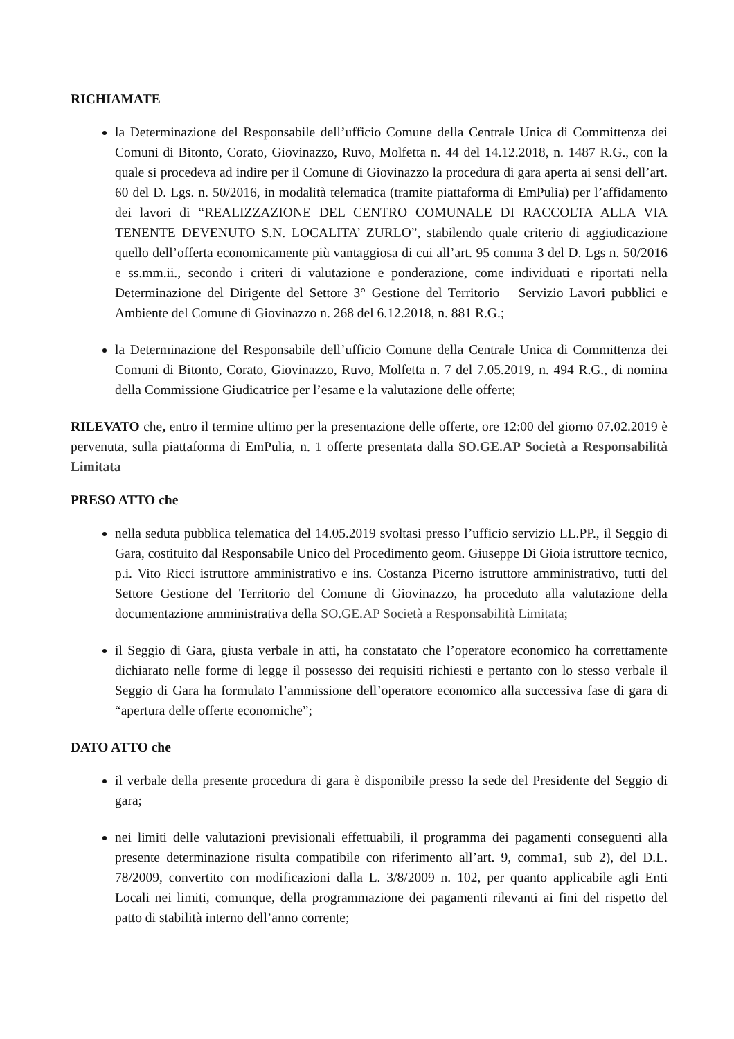RICHIAMATE
la Determinazione del Responsabile dell’ufficio Comune della Centrale Unica di Committenza dei Comuni di Bitonto, Corato, Giovinazzo, Ruvo, Molfetta n. 44 del 14.12.2018, n. 1487 R.G., con la quale si procedeva ad indire per il Comune di Giovinazzo la procedura di gara aperta ai sensi dell’art. 60 del D. Lgs. n. 50/2016, in modalità telematica (tramite piattaforma di EmPulia) per l’affidamento dei lavori di “REALIZZAZIONE DEL CENTRO COMUNALE DI RACCOLTA ALLA VIA TENENTE DEVENUTO S.N. LOCALITA’ ZURLO”, stabilendo quale criterio di aggiudicazione quello dell’offerta economicamente più vantaggiosa di cui all’art. 95 comma 3 del D. Lgs n. 50/2016 e ss.mm.ii., secondo i criteri di valutazione e ponderazione, come individuati e riportati nella Determinazione del Dirigente del Settore 3° Gestione del Territorio – Servizio Lavori pubblici e Ambiente del Comune di Giovinazzo n. 268 del 6.12.2018, n. 881 R.G.;
la Determinazione del Responsabile dell’ufficio Comune della Centrale Unica di Committenza dei Comuni di Bitonto, Corato, Giovinazzo, Ruvo, Molfetta n. 7 del 7.05.2019, n. 494 R.G., di nomina della Commissione Giudicatrice per l’esame e la valutazione delle offerte;
RILEVATO che, entro il termine ultimo per la presentazione delle offerte, ore 12:00 del giorno 07.02.2019 è pervenuta, sulla piattaforma di EmPulia, n. 1 offerte presentata dalla SO.GE.AP Società a Responsabilità Limitata
PRESO ATTO che
nella seduta pubblica telematica del 14.05.2019 svoltasi presso l’ufficio servizio LL.PP., il Seggio di Gara, costituito dal Responsabile Unico del Procedimento geom. Giuseppe Di Gioia istruttore tecnico, p.i. Vito Ricci istruttore amministrativo e ins. Costanza Picerno istruttore amministrativo, tutti del Settore Gestione del Territorio del Comune di Giovinazzo, ha proceduto alla valutazione della documentazione amministrativa della SO.GE.AP Società a Responsabilità Limitata;
il Seggio di Gara, giusta verbale in atti, ha constatato che l’operatore economico ha correttamente dichiarato nelle forme di legge il possesso dei requisiti richiesti e pertanto con lo stesso verbale il Seggio di Gara ha formulato l’ammissione dell’operatore economico alla successiva fase di gara di “apertura delle offerte economiche”;
DATO ATTO che
il verbale della presente procedura di gara è disponibile presso la sede del Presidente del Seggio di gara;
nei limiti delle valutazioni previsionali effettuabili, il programma dei pagamenti conseguenti alla presente determinazione risulta compatibile con riferimento all’art. 9, comma1, sub 2), del D.L. 78/2009, convertito con modificazioni dalla L. 3/8/2009 n. 102, per quanto applicabile agli Enti Locali nei limiti, comunque, della programmazione dei pagamenti rilevanti ai fini del rispetto del patto di stabilità interno dell’anno corrente;